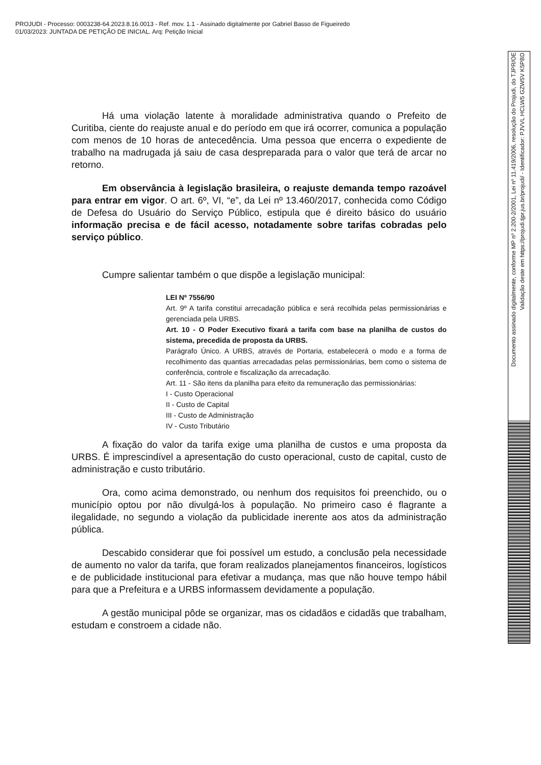PROJUDI - Processo: 0003238-64.2023.8.16.0013 - Ref. mov. 1.1 - Assinado digitalmente por Gabriel Basso de Figueiredo
01/03/2023: JUNTADA DE PETIÇÃO DE INICIAL. Arq: Petição Inicial
Há uma violação latente à moralidade administrativa quando o Prefeito de Curitiba, ciente do reajuste anual e do período em que irá ocorrer, comunica a população com menos de 10 horas de antecedência. Uma pessoa que encerra o expediente de trabalho na madrugada já saiu de casa despreparada para o valor que terá de arcar no retorno.
Em observância à legislação brasileira, o reajuste demanda tempo razoável para entrar em vigor. O art. 6º, VI, “e”, da Lei nº 13.460/2017, conhecida como Código de Defesa do Usuário do Serviço Público, estipula que é direito básico do usuário informação precisa e de fácil acesso, notadamente sobre tarifas cobradas pelo serviço público.
Cumpre salientar também o que dispõe a legislação municipal:
LEI Nº 7556/90
Art. 9º A tarifa constitui arrecadação pública e será recolhida pelas permissionárias e gerenciada pela URBS.
Art. 10 - O Poder Executivo fixará a tarifa com base na planilha de custos do sistema, precedida de proposta da URBS.
Parágrafo Único. A URBS, através de Portaria, estabelecerá o modo e a forma de recolhimento das quantias arrecadadas pelas permissionárias, bem como o sistema de conferência, controle e fiscalização da arrecadação.
Art. 11 - São itens da planilha para efeito da remuneração das permissionárias:
I - Custo Operacional
II - Custo de Capital
III - Custo de Administração
IV - Custo Tributário
A fixação do valor da tarifa exige uma planilha de custos e uma proposta da URBS. É imprescindível a apresentação do custo operacional, custo de capital, custo de administração e custo tributário.
Ora, como acima demonstrado, ou nenhum dos requisitos foi preenchido, ou o município optou por não divulgá-los à população. No primeiro caso é flagrante a ilegalidade, no segundo a violação da publicidade inerente aos atos da administração pública.
Descabido considerar que foi possível um estudo, a conclusão pela necessidade de aumento no valor da tarifa, que foram realizados planejamentos financeiros, logísticos e de publicidade institucional para efetivar a mudança, mas que não houve tempo hábil para que a Prefeitura e a URBS informassem devidamente a população.
A gestão municipal pôde se organizar, mas os cidadãos e cidadãs que trabalham, estudam e constroem a cidade não.
Documento assinado digitalmente, conforme MP nº 2.200-2/2001, Lei nº 11.419/2006, resolução do Projudi, do TJPR/OE
Validação deste em https://projudi.tjpr.jus.br/projudi/ - Identificador: PJVVL HCLW5 GZW5V K5PBD